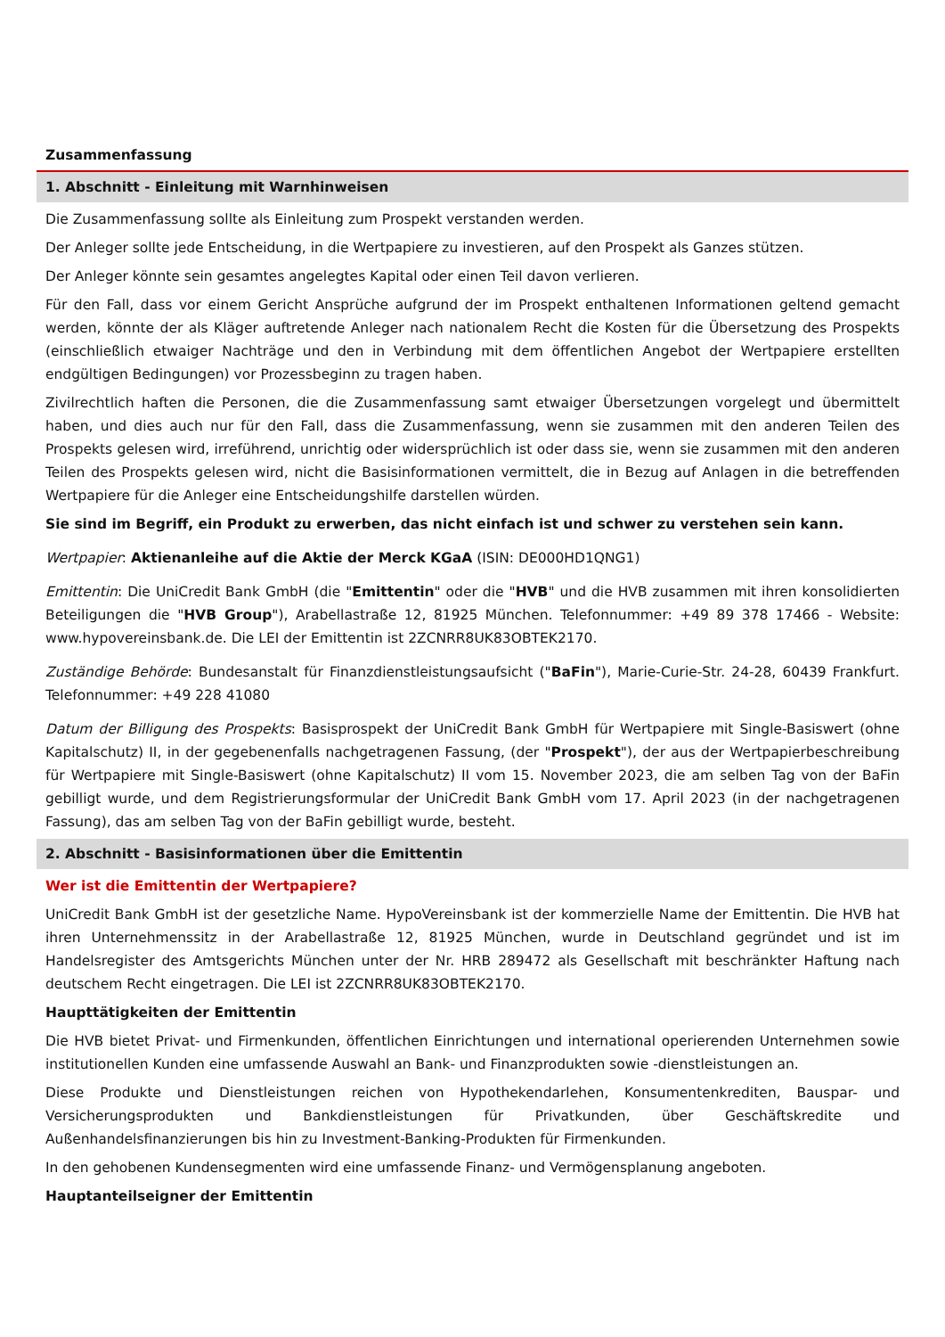Zusammenfassung
1. Abschnitt - Einleitung mit Warnhinweisen
Die Zusammenfassung sollte als Einleitung zum Prospekt verstanden werden.
Der Anleger sollte jede Entscheidung, in die Wertpapiere zu investieren, auf den Prospekt als Ganzes stützen.
Der Anleger könnte sein gesamtes angelegtes Kapital oder einen Teil davon verlieren.
Für den Fall, dass vor einem Gericht Ansprüche aufgrund der im Prospekt enthaltenen Informationen geltend gemacht werden, könnte der als Kläger auftretende Anleger nach nationalem Recht die Kosten für die Übersetzung des Prospekts (einschließlich etwaiger Nachträge und den in Verbindung mit dem öffentlichen Angebot der Wertpapiere erstellten endgültigen Bedingungen) vor Prozessbeginn zu tragen haben.
Zivilrechtlich haften die Personen, die die Zusammenfassung samt etwaiger Übersetzungen vorgelegt und übermittelt haben, und dies auch nur für den Fall, dass die Zusammenfassung, wenn sie zusammen mit den anderen Teilen des Prospekts gelesen wird, irreführend, unrichtig oder widersprüchlich ist oder dass sie, wenn sie zusammen mit den anderen Teilen des Prospekts gelesen wird, nicht die Basisinformationen vermittelt, die in Bezug auf Anlagen in die betreffenden Wertpapiere für die Anleger eine Entscheidungshilfe darstellen würden.
Sie sind im Begriff, ein Produkt zu erwerben, das nicht einfach ist und schwer zu verstehen sein kann.
Wertpapier: Aktienanleihe auf die Aktie der Merck KGaA (ISIN: DE000HD1QNG1)
Emittentin: Die UniCredit Bank GmbH (die "Emittentin" oder die "HVB" und die HVB zusammen mit ihren konsolidierten Beteiligungen die "HVB Group"), Arabellastraße 12, 81925 München. Telefonnummer: +49 89 378 17466 - Website: www.hypovereinsbank.de. Die LEI der Emittentin ist 2ZCNRR8UK83OBTEK2170.
Zuständige Behörde: Bundesanstalt für Finanzdienstleistungsaufsicht ("BaFin"), Marie-Curie-Str. 24-28, 60439 Frankfurt. Telefonnummer: +49 228 41080
Datum der Billigung des Prospekts: Basisprospekt der UniCredit Bank GmbH für Wertpapiere mit Single-Basiswert (ohne Kapitalschutz) II, in der gegebenenfalls nachgetragenen Fassung, (der "Prospekt"), der aus der Wertpapierbeschreibung für Wertpapiere mit Single-Basiswert (ohne Kapitalschutz) II vom 15. November 2023, die am selben Tag von der BaFin gebilligt wurde, und dem Registrierungsformular der UniCredit Bank GmbH vom 17. April 2023 (in der nachgetragenen Fassung), das am selben Tag von der BaFin gebilligt wurde, besteht.
2. Abschnitt - Basisinformationen über die Emittentin
Wer ist die Emittentin der Wertpapiere?
UniCredit Bank GmbH ist der gesetzliche Name. HypoVereinsbank ist der kommerzielle Name der Emittentin. Die HVB hat ihren Unternehmenssitz in der Arabellastraße 12, 81925 München, wurde in Deutschland gegründet und ist im Handelsregister des Amtsgerichts München unter der Nr. HRB 289472 als Gesellschaft mit beschränkter Haftung nach deutschem Recht eingetragen. Die LEI ist 2ZCNRR8UK83OBTEK2170.
Haupttätigkeiten der Emittentin
Die HVB bietet Privat- und Firmenkunden, öffentlichen Einrichtungen und international operierenden Unternehmen sowie institutionellen Kunden eine umfassende Auswahl an Bank- und Finanzprodukten sowie -dienstleistungen an.
Diese Produkte und Dienstleistungen reichen von Hypothekendarlehen, Konsumentenkrediten, Bauspar- und Versicherungsprodukten und Bankdienstleistungen für Privatkunden, über Geschäftskredite und Außenhandelsfinanzierungen bis hin zu Investment-Banking-Produkten für Firmenkunden.
In den gehobenen Kundensegmenten wird eine umfassende Finanz- und Vermögensplanung angeboten.
Hauptanteilseigner der Emittentin